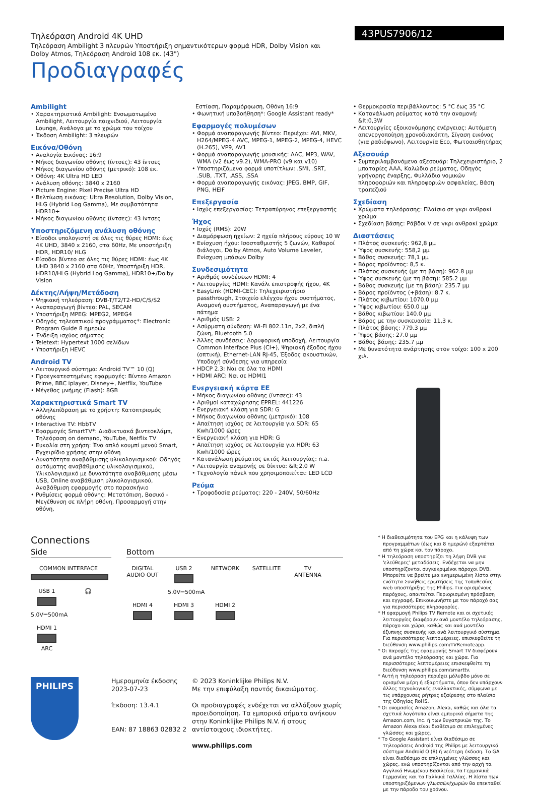Τηλεόραση Android 4K UHD
Τηλεόραση Ambilight 3 πλευρών Υποστήριξη σημαντικότερων φορμά HDR, Dolby Vision και Dolby Atmos, Τηλεόραση Android 108 εκ. (43")
Προδιαγραφές
43PUS7906/12
Ambilight
• Χαρακτηριστικά Ambilight: Ενσωματωμένο Ambilight, Λειτουργία παιχνιδιού, Λειτουργία Lounge, Ανάλογα με το χρώμα του τοίχου
• Έκδοση Ambilight: 3 πλευρών
Εικόνα/Οθόνη
• Αναλογία Εικόνας: 16:9
• Μήκος διαγωνίου οθόνης (ίντσες): 43 ίντσες
• Μήκος διαγωνίου οθόνης (μετρικό): 108 εκ.
• Οθόνη: 4K Ultra HD LED
• Ανάλυση οθόνης: 3840 x 2160
• Picture Engine: Pixel Precise Ultra HD
• Βελτίωση εικόνας: Ultra Resolution, Dolby Vision, HLG (Hybrid Log Gamma), Με συμβατότητα HDR10+
• Μήκος διαγωνίου οθόνης (ίντσες): 43 ίντσες
Υποστηριζόμενη ανάλυση οθόνης
• Είσοδοι υπολογιστή σε όλες τις θύρες HDMI: έως 4K UHD, 3840 x 2160, στα 60Hz, Με υποστήριξη HDR, HDR10/ HLG
• Είσοδοι βίντεο σε όλες τις θύρες HDMI: έως 4K UHD 3840 x 2160 στα 60Hz, Υποστήριξη HDR, HDR10/HLG (Hybrid Log Gamma), HDR10+/Dolby Vision
Δέκτης/Λήψη/Μετάδοση
• Ψηφιακή τηλεόραση: DVB-T/T2/T2-HD/C/S/S2
• Αναπαραγωγή βίντεο: PAL, SECAM
• Υποστήριξη MPEG: MPEG2, MPEG4
• Οδηγός τηλεοπτικού προγράμματος*: Electronic Program Guide 8 ημερών
• Ένδειξη ισχύος σήματος
• Teletext: Hypertext 1000 σελίδων
• Υποστήριξη HEVC
Android TV
• Λειτουργικό σύστημα: Android TV™ 10 (Q)
• Προεγκατεστημένες εφαρμογές: Βίντεο Amazon Prime, BBC iplayer, Disney+, Netflix, YouTube
• Μέγεθος μνήμης (Flash): 8GB
Χαρακτηριστικά Smart TV
• Αλληλεπίδραση με το χρήστη: Κατοπτρισμός οθόνης
• Interactive TV: HbbTV
• Εφαρμογές SmartTV*: Διαδικτυακά βιντεοκλάμπ, Τηλεόραση on demand, YouTube, Netflix TV
• Ευκολία στη χρήση: Ένα απλό κουμπί μενού Smart, Εγχειρίδιο χρήσης στην οθόνη
• Δυνατότητα αναβάθμισης υλικολογισμικού: Οδηγός αυτόματης αναβάθμισης υλικολογισμικού, Υλικολογισμικό με δυνατότητα αναβάθμισης μέσω USB, Online αναβάθμιση υλικολογισμικού, Αναβάθμιση εφαρμογής στο παρασκήνιο
• Ρυθμίσεις φορμά οθόνης: Μετατόπιση, Βασικό - Μεγέθυνση σε πλήρη οθόνη, Προσαρμογή στην οθόνη,
Εστίαση, Παραμόρφωση, Οθόνη 16:9
• Φωνητική υποβοήθηση*: Google Assistant ready*
Εφαρμογές πολυμέσων
• Φορμά αναπαραγωγής βίντεο: Περιέχει: AVI, MKV, H264/MPEG-4 AVC, MPEG-1, MPEG-2, MPEG-4, HEVC (H.265), VP9, AV1
• Φορμά αναπαραγωγής μουσικής: AAC, MP3, WAV, WMA (v2 έως v9.2), WMA-PRO (v9 και v10)
• Υποστηριζόμενα φορμά υποτίτλων: .SMI, .SRT, .SUB, .TXT, .ASS, .SSA
• Φορμά αναπαραγωγής εικόνας: JPEG, BMP, GIF, PNG, HEIF
Επεξεργασία
• Ισχύς επεξεργασίας: Τετραπύρηνος επεξεργαστής
Ήχος
• Ισχύς (RMS): 20W
• Διαμόρφωση ηχείων: 2 ηχεία πλήρους εύρους 10 W
• Ενίσχυση ήχου: Ισοσταθμιστής 5 ζωνών, Καθαροί διάλογοι, Dolby Atmos, Auto Volume Leveler, Ενίσχυση μπάσων Dolby
Συνδεσιμότητα
• Αριθμός συνδέσεων HDMI: 4
• Λειτουργίες HDMI: Κανάλι επιστροφής ήχου, 4K
• EasyLink (HDMI-CEC): Τηλεχειριστήριο passthrough, Στοιχείο ελέγχου ήχου συστήματος, Αναμονή συστήματος, Αναπαραγωγή με ένα πάτημα
• Αριθμός USB: 2
• Ασύρματη σύνδεση: Wi-Fi 802.11n, 2x2, διπλή ζώνη, Bluetooth 5.0
• Άλλες συνδέσεις: Δορυφορική υποδοχή, Λειτουργία Common Interface Plus (CI+), Ψηφιακή έξοδος ήχου (οπτική), Ethernet-LAN RJ-45, Έξοδος ακουστικών, Υποδοχή σύνδεσης για υπηρεσία
• HDCP 2.3: Ναι σε όλα τα HDMI
• HDMI ARC: Ναι σε HDMI1
Ενεργειακή κάρτα ΕΕ
• Μήκος διαγωνίου οθόνης (ίντσες): 43
• Αριθμοί καταχώρησης EPREL: 441226
• Ενεργειακή κλάση για SDR: G
• Μήκος διαγωνίου οθόνης (μετρικό): 108
• Απαίτηση ισχύος σε λειτουργία για SDR: 65 Kwh/1000 ώρες
• Ενεργειακή κλάση για HDR: G
• Απαίτηση ισχύος σε λειτουργία για HDR: 63 Kwh/1000 ώρες
• Κατανάλωση ρεύματος εκτός λειτουργίας: n.a.
• Λειτουργία αναμονής σε δίκτυο: &lt;2,0 W
• Τεχνολογία πάνελ που χρησιμοποιείται: LED LCD
Ρεύμα
• Τροφοδοσία ρεύματος: 220 - 240V, 50/60Hz
• Θερμοκρασία περιβάλλοντος: 5 °C έως 35 °C
• Κατανάλωση ρεύματος κατά την αναμονή: &lt;0,3W
• Λειτουργίες εξοικονόμησης ενέργειας: Αυτόματη απενεργοποίηση χρονοδιακόπτη, Σίγαση εικόνας (για ραδιόφωνο), Λειτουργία Eco, Φωτοαισθητήρας
Αξεσουάρ
• Συμπεριλαμβανόμενα αξεσουάρ: Τηλεχειριστήριο, 2 μπαταρίες AAA, Καλώδιο ρεύματος, Οδηγός γρήγορης έναρξης, Φυλλάδιο νομικών πληροφοριών και πληροφοριών ασφαλείας, Βάση τραπεζιού
Σχεδίαση
• Χρώματα τηλεόρασης: Πλαίσιο σε γκρι ανθρακί χρώμα
• Σχεδίαση βάσης: Ράβδοι V σε γκρι ανθρακί χρώμα
Διαστάσεις
• Πλάτος συσκευής: 962,8 μμ
• Ύψος συσκευής: 558,2 μμ
• Βάθος συσκευής: 78,1 μμ
• Βάρος προϊόντος: 8,5 κ.
• Πλάτος συσκευής (με τη βάση): 962.8 μμ
• Ύψος συσκευής (με τη βάση): 585.2 μμ
• Βάθος συσκευής (με τη βάση): 235.7 μμ
• Βάρος προϊόντος (+βάση): 8.7 κ.
• Πλάτος κιβωτίου: 1070.0 μμ
• Ύψος κιβωτίου: 650.0 μμ
• Βάθος κιβωτίου: 140.0 μμ
• Βάρος με την συσκευασία: 11,3 κ.
• Πλάτος βάσης: 779.3 μμ
• Ύψος βάσης: 27.0 μμ
• Βάθος βάσης: 235.7 μμ
• Με δυνατότητα ανάρτησης στον τοίχο: 100 x 200 χιλ.
Connections
Side
COMMON INTERFACE
USB 1
5.0V⎓500mA
🎧
HDMI 1
ARC
Bottom
DIGITAL AUDIO OUT
USB 2
5.0V⎓500mA
NETWORK
SATELLITE
TV ANTENNA
HDMI 4
HDMI 3
HDMI 2
* Η διαθεσιμότητα του EPG και η κάλυψη των προγραμμάτων (έως και 8 ημερών) εξαρτάται από τη χώρα και τον πάροχο.
* Η τηλεόραση υποστηρίζει τη λήψη DVB για 'ελεύθερες' μεταδόσεις. Ενδέχεται να μην υποστηρίζονται συγκεκριμένοι πάροχοι DVB. Μπορείτε να βρείτε μια ενημερωμένη λίστα στην ενότητα Συνήθεις ερωτήσεις της τοποθεσίας web υποστήριξης της Philips. Για ορισμένους παρόχους, απαιτείται Περιορισμένη πρόσβαση και εγγραφή. Επικοινωνήστε με τον πάροχό σας για περισσότερες πληροφορίες.
* Η εφαρμογή Philips TV Remote και οι σχετικές λειτουργίες διαφέρουν ανά μοντέλο τηλεόρασης, πάροχο και χώρα, καθώς και ανά μοντέλο έξυπνης συσκευής και ανά λειτουργικό σύστημα. Για περισσότερες λεπτομέρειες, επισκεφθείτε τη διεύθυνση www.philips.com/TVRemoteapp.
* Οι παροχές της εφαρμογής Smart TV διαφέρουν ανά μοντέλο τηλεόρασης και χώρα. Για περισσότερες λεπτομέρειες επισκεφθείτε τη διεύθυνση www.philips.com/smarttv.
* Αυτή η τηλεόραση περιέχει μόλυβδο μόνο σε ορισμένα μέρη ή εξαρτήματα, όπου δεν υπάρχουν άλλες τεχνολογικές εναλλακτικές, σύμφωνα με τις υπάρχουσες ρήτρες εξαίρεσης στο πλαίσιο της Οδηγίας RoHS.
* Οι ονομασίες Amazon, Alexa, καθώς και όλα τα σχετικά λογότυπα είναι εμπορικά σήματα της Amazon.com, Inc. ή των θυγατρικών της. Το Amazon Alexa είναι διαθέσιμο σε επιλεγμένες γλώσσες και χώρες.
* Το Google Assistant είναι διαθέσιμο σε τηλεοράσεις Android της Philips με λειτουργικό σύστημα Android O (8) ή νεότερη έκδοση. Το GA είναι διαθέσιμο σε επιλεγμένες γλώσσες και χώρες, ενώ υποστηρίζονται από την αρχή τα Αγγλικά Ηνωμένου Βασιλείου, τα Γερμανικά Γερμανίας και τα Γαλλικά Γαλλίας. Η λίστα των υποστηριζόμενων γλωσσών/χωρών θα επεκταθεί με την πάροδο του χρόνου.
PHILIPS
Ημερομηνία έκδοσης
2023-07-23
Έκδοση: 13.4.1
EAN: 87 18863 02832 2
© 2023 Koninklijke Philips N.V.
Με την επιφύλαξη παντός δικαιώματος.
Οι προδιαγραφές ενδέχεται να αλλάξουν χωρίς προειδοποίηση. Τα εμπορικά σήματα ανήκουν στην Koninklijke Philips N.V. ή στους αντίστοιχους ιδιοκτήτες.
www.philips.com